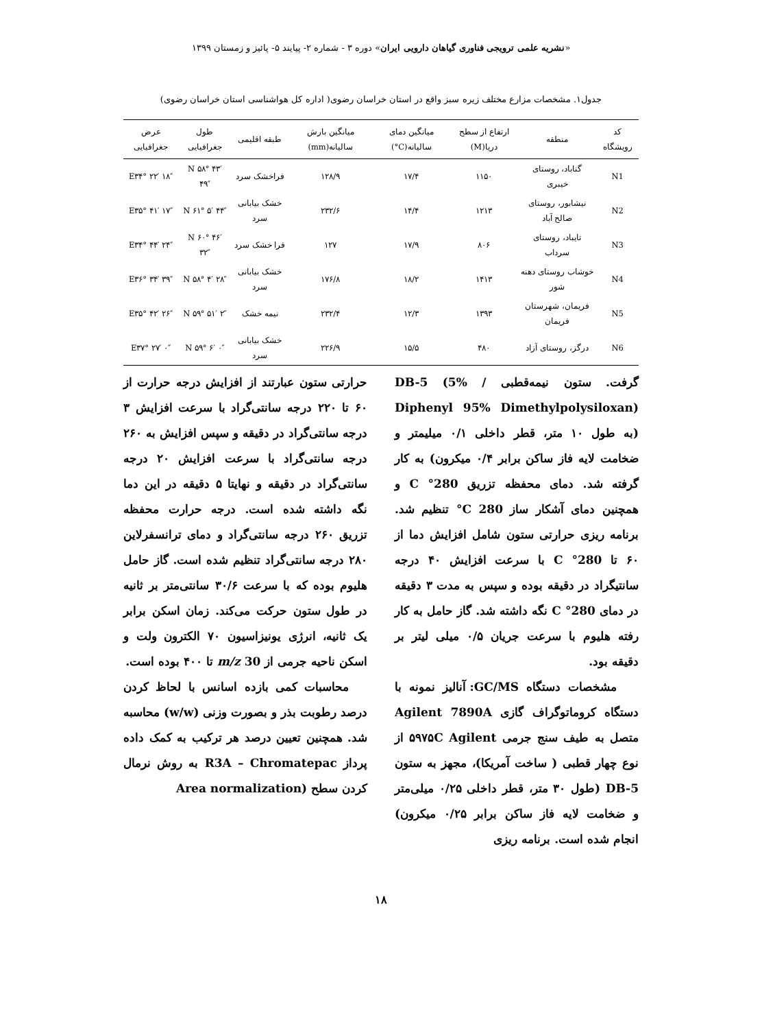«نشریه علمی ترویجی فناوری گیاهان دارویی ایران» دوره ۳ - شماره ۲- پیایند ۵- پائیز و زمستان ۱۳۹۹
جدول۱. مشخصات مزارع مختلف زیره سبز واقع در استان خراسان رضوی( اداره کل هواشناسی استان خراسان رضوی)
| کد رویشگاه | منطقه | ارتفاع از سطح دریا(M) | میانگین دمای سالیانه(C°) | میانگین بارش سالیانه(mm) | طبقه اقلیمی | طول جغرافیایی | عرض جغرافیایی |
| --- | --- | --- | --- | --- | --- | --- | --- |
| N1 | گناباد، روستای خیبری | ۱۱۵۰ | ۱۷/۴ | ۱۲۸/۹ | فراخشک سرد | N ۵۸° ۴۳′ ۴۹″ | E۳۴° ۲۲′ ۱۸″ |
| N2 | نیشابور، روستای صالح آباد | ۱۲۱۳ | ۱۴/۴ | ۲۳۲/۶ | خشک بیابانی سرد | N ۶۱° ۵′ ۴۴″ | E۳۵° ۴۱′ ۱۷″ |
| N3 | تایباد، روستای سرداب | ۸۰۶ | ۱۷/۹ | ۱۲۷ | فرا خشک سرد | N ۶۰° ۴۶′ ۳۲″ | E۳۴° ۴۴′ ۲۴″ |
| N4 | خوشاب روستای دهنه شور | ۱۴۱۳ | ۱۸/۲ | ۱۷۶/۸ | خشک بیابانی سرد | N ۵۸° ۴′ ۲۸″ | E۳۶° ۳۴′ ۳۹″ |
| N5 | فریمان، شهرستان فریمان | ۱۳۹۳ | ۱۲/۳ | ۲۳۲/۴ | نیمه خشک | N ۵۹° ۵۱′ ۲″ | E۳۵° ۴۲′ ۲۶″ |
| N6 | درگز، روستای آزاد | ۴۸۰ | ۱۵/۵ | ۲۲۶/۹ | خشک بیابانی سرد | N ۵۹° ۶′ ۰″ | E۳۷° ۲۷′ ۰″ |
گرفت. ستون نیمه‌قطبی / DB-5 (5% Diphenyl 95% Dimethylpolysiloxan) (به طول ۱۰ متر، قطر داخلی ۰/۱ میلیمتر و ضخامت لایه فاز ساکن برابر ۰/۴ میکرون) به کار گرفته شد. دمای محفظه تزریق 280° C و همچنین دمای آشکار ساز 280 C° تنظیم شد. برنامه ریزی حرارتی ستون شامل افزایش دما از ۶۰ تا 280° C با سرعت افزایش ۴۰ درجه سانتیگراد در دقیقه بوده و سپس به مدت ۳ دقیقه در دمای 280° C نگه داشته شد. گاز حامل به کار رفته هلیوم با سرعت جریان ۰/۵ میلی لیتر بر دقیقه بود.
مشخصات دستگاه GC/MS: آنالیز نمونه با دستگاه کروماتوگراف گازی Agilent 7890A متصل به طیف سنج جرمی ۵۹۷۵C Agilent از نوع چهار قطبی ( ساخت آمریکا)، مجهز به ستون DB-5 (طول ۳۰ متر، قطر داخلی ۰/۲۵ میلی‌متر و ضخامت لایه فاز ساکن برابر ۰/۲۵ میکرون) انجام شده است. برنامه ریزی
حرارتی ستون عبارتند از افزایش درجه حرارت از ۶۰ تا ۲۲۰ درجه سانتی‌گراد با سرعت افزایش ۳ درجه سانتی‌گراد در دقیقه و سپس افزایش به ۲۶۰ درجه سانتی‌گراد با سرعت افزایش ۲۰ درجه سانتی‌گراد در دقیقه و نهایتا ۵ دقیقه در این دما نگه داشته شده است. درجه حرارت محفظه تزریق ۲۶۰ درجه سانتی‌گراد و دمای ترانسفرلاین ۲۸۰ درجه سانتی‌گراد تنظیم شده است. گاز حامل هلیوم بوده که با سرعت ۳۰/۶ سانتی‌متر بر ثانیه در طول ستون حرکت می‌کند. زمان اسکن برابر یک ثانیه، انرژی یونیزاسیون ۷۰ الکترون ولت و اسکن ناحیه جرمی از m/z 30 تا ۴۰۰ بوده است.
محاسبات کمی بازده اسانس با لحاظ کردن درصد رطوبت بذر و بصورت وزنی (w/w) محاسبه شد. همچنین تعیین درصد هر ترکیب به کمک داده پرداز R3A – Chromatepac به روش نرمال کردن سطح (Area normalization
۱۸